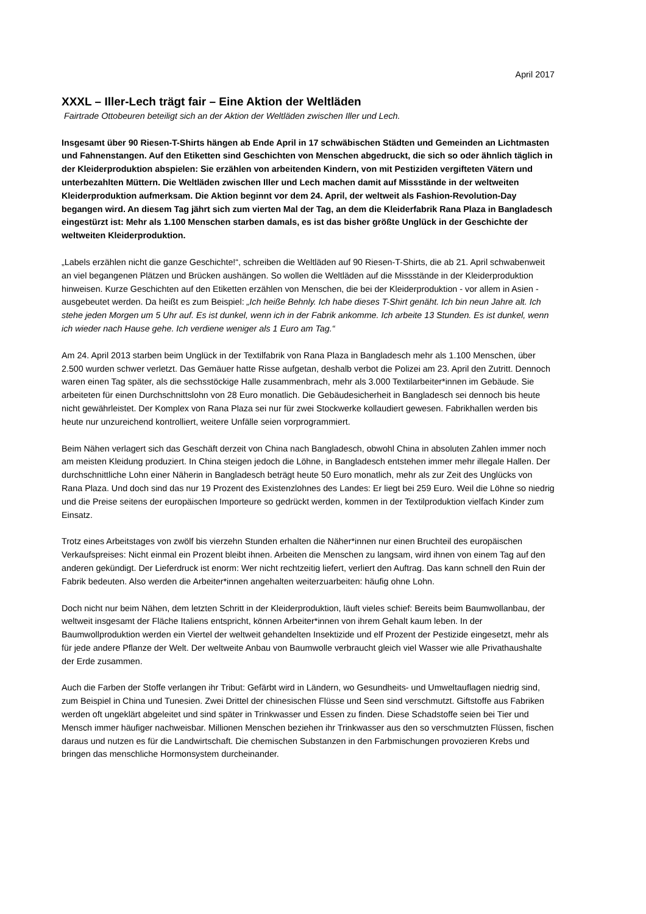April 2017
XXXL – Iller-Lech trägt fair – Eine Aktion der Weltläden
Fairtrade Ottobeuren beteiligt sich an der Aktion der Weltläden zwischen Iller und Lech.
Insgesamt über 90 Riesen-T-Shirts hängen ab Ende April in 17 schwäbischen Städten und Gemeinden an Lichtmasten und Fahnenstangen. Auf den Etiketten sind Geschichten von Menschen abgedruckt, die sich so oder ähnlich täglich in der Kleiderproduktion abspielen: Sie erzählen von arbeitenden Kindern, von mit Pestiziden vergifteten Vätern und unterbezahlten Müttern. Die Weltläden zwischen Iller und Lech machen damit auf Missstände in der weltweiten Kleiderproduktion aufmerksam. Die Aktion beginnt vor dem 24. April, der weltweit als Fashion-Revolution-Day begangen wird. An diesem Tag jährt sich zum vierten Mal der Tag, an dem die Kleiderfabrik Rana Plaza in Bangladesch eingestürzt ist: Mehr als 1.100 Menschen starben damals, es ist das bisher größte Unglück in der Geschichte der weltweiten Kleiderproduktion.
„Labels erzählen nicht die ganze Geschichte!“, schreiben die Weltläden auf 90 Riesen-T-Shirts, die ab 21. April schwabenweit an viel begangenen Plätzen und Brücken aushängen. So wollen die Weltläden auf die Missstände in der Kleiderproduktion hinweisen. Kurze Geschichten auf den Etiketten erzählen von Menschen, die bei der Kleiderproduktion - vor allem in Asien - ausgebeutet werden. Da heißt es zum Beispiel: „Ich heiße Behnly. Ich habe dieses T-Shirt genäht. Ich bin neun Jahre alt. Ich stehe jeden Morgen um 5 Uhr auf. Es ist dunkel, wenn ich in der Fabrik ankomme. Ich arbeite 13 Stunden. Es ist dunkel, wenn ich wieder nach Hause gehe. Ich verdiene weniger als 1 Euro am Tag.“
Am 24. April 2013 starben beim Unglück in der Textilfabrik von Rana Plaza in Bangladesch mehr als 1.100 Menschen, über 2.500 wurden schwer verletzt. Das Gemäuer hatte Risse aufgetan, deshalb verbot die Polizei am 23. April den Zutritt. Dennoch waren einen Tag später, als die sechsstöckige Halle zusammenbrach, mehr als 3.000 Textilarbeiter*innen im Gebäude. Sie arbeiteten für einen Durchschnittslohn von 28 Euro monatlich. Die Gebäudesicherheit in Bangladesch sei dennoch bis heute nicht gewährleistet. Der Komplex von Rana Plaza sei nur für zwei Stockwerke kollaudiert gewesen. Fabrikhallen werden bis heute nur unzureichend kontrolliert, weitere Unfälle seien vorprogrammiert.
Beim Nähen verlagert sich das Geschäft derzeit von China nach Bangladesch, obwohl China in absoluten Zahlen immer noch am meisten Kleidung produziert. In China steigen jedoch die Löhne, in Bangladesch entstehen immer mehr illegale Hallen. Der durchschnittliche Lohn einer Näherin in Bangladesch beträgt heute 50 Euro monatlich, mehr als zur Zeit des Unglücks von Rana Plaza. Und doch sind das nur 19 Prozent des Existenzlohnes des Landes: Er liegt bei 259 Euro. Weil die Löhne so niedrig und die Preise seitens der europäischen Importeure so gedrückt werden, kommen in der Textilproduktion vielfach Kinder zum Einsatz.
Trotz eines Arbeitstages von zwölf bis vierzehn Stunden erhalten die Näher*innen nur einen Bruchteil des europäischen Verkaufspreises: Nicht einmal ein Prozent bleibt ihnen. Arbeiten die Menschen zu langsam, wird ihnen von einem Tag auf den anderen gekündigt. Der Lieferdruck ist enorm: Wer nicht rechtzeitig liefert, verliert den Auftrag. Das kann schnell den Ruin der Fabrik bedeuten. Also werden die Arbeiter*innen angehalten weiterzuarbeiten: häufig ohne Lohn.
Doch nicht nur beim Nähen, dem letzten Schritt in der Kleiderproduktion, läuft vieles schief: Bereits beim Baumwollanbau, der weltweit insgesamt der Fläche Italiens entspricht, können Arbeiter*innen von ihrem Gehalt kaum leben. In der Baumwollproduktion werden ein Viertel der weltweit gehandelten Insektizide und elf Prozent der Pestizide eingesetzt, mehr als für jede andere Pflanze der Welt. Der weltweite Anbau von Baumwolle verbraucht gleich viel Wasser wie alle Privathaushalte der Erde zusammen.
Auch die Farben der Stoffe verlangen ihr Tribut: Gefärbt wird in Ländern, wo Gesundheits- und Umweltauflagen niedrig sind, zum Beispiel in China und Tunesien. Zwei Drittel der chinesischen Flüsse und Seen sind verschmutzt. Giftstoffe aus Fabriken werden oft ungeklärt abgeleitet und sind später in Trinkwasser und Essen zu finden. Diese Schadstoffe seien bei Tier und Mensch immer häufiger nachweisbar. Millionen Menschen beziehen ihr Trinkwasser aus den so verschmutzten Flüssen, fischen daraus und nutzen es für die Landwirtschaft. Die chemischen Substanzen in den Farbmischungen provozieren Krebs und bringen das menschliche Hormonsystem durcheinander.